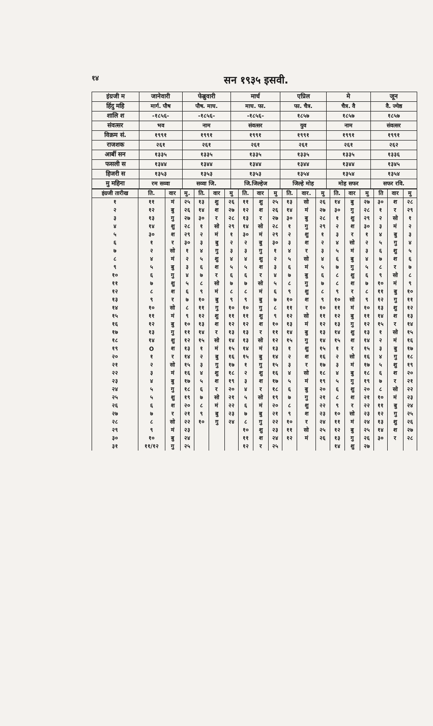१४ सन १९३५ इसवी.
| इंग्रजी म | जानेवारी | फेब्रुवारी | मार्च | एप्रिल | मे | जून |
| --- | --- | --- | --- | --- | --- | --- |
| हिंदु महि | मार्ग. पौष | पौष. माघ. | माघ. फा. | फा. चैत्र. | चैत्र. वै | वै. ज्येष्ठ |
| शालि श | -१८५६- | -१८५६- | -१८५६- | १८५७ | १८५७ | १८५७ |
| संवत्सर | भव | नाम | संवत्सर | युव | नाम | संवत्सर |
| विक्रम सं. | १९९१ | १९९१ | १९९१ | १९९१ | १९९१ | १९९१ |
| राजशक | २६१ | २६१ | २६१ | २६१ | २६१ | २६२ |
| आर्बी सन | १३३५ | १३३५ | १३३५ | १३३५ | १३३५ | १३३६ |
| फसली स | १३४४ | १३४४ | १३४४ | १३४४ | १३४४ | १३४५ |
| हिजरी स | १३५३ | १३५३ | १३५३ | १३५४ | १३५४ | १३५४ |
| मु महिना | रम सव्वा | सव्वा जि. | जि.जिल्हेज | जिल्हे मोह | मोह सफर | सफर रवि. |
| इंग्रजी तारीख | ति. | वार | मु. | ति. | वार | मु | ति. | वार | मु | ति. | वार. | मु | ति. | वार | मु | ति | वार | मु |
| --- | --- | --- | --- | --- | --- | --- | --- | --- | --- | --- | --- | --- | --- | --- | --- | --- | --- | --- |
| १ | ११ | मं | २५ | १३ | शु | २६ | ११ | शु | २५ | १३ | सो | २६ | १४ | बु | २७ | ३० | श | २८ |
| २ | १२ | बु | २६ | १४ | श | २७ | १२ | श | २६ | १४ | मं | २७ | ३० | गु | २८ | १ | र | २९ |
| ३ | १३ | गु | २७ | ३० | र | २८ | १३ | र | २७ | ३० | बु | २८ | १ | शु | २९ | २ | सो | १ |
| ४ | १४ | शु | २८ | १ | सो | २९ | १४ | सो | २८ | १ | गु | २९ | २ | श | ३० | ३ | मं | २ |
| ५ | ३० | श | २९ | २ | मं | १ | ३० | मं | २९ | २ | शु | १ | ३ | र | १ | ४ | बु | ३ |
| ६ | १ | र | ३० | ३ | बु | २ | २ | बु | ३० | ३ | श | २ | ४ | सो | २ | ५ | गु | ४ |
| ७ | २ | सो | १ | ४ | गु | ३ | ३ | गु | १ | ४ | र | ३ | ५ | मं | ३ | ६ | शु | ५ |
| ८ | ४ | मं | २ | ५ | शु | ४ | ४ | शु | २ | ५ | सो | ४ | ६ | बु | ४ | ७ | श | ६ |
| ९ | ५ | बु | ३ | ६ | श | ५ | ५ | श | ३ | ६ | मं | ५ | ७ | गु | ५ | ८ | र | ७ |
| १० | ६ | गु | ४ | ७ | र | ६ | ६ | र | ४ | ७ | बु | ६ | ८ | शु | ६ | ९ | सो | ८ |
| ११ | ७ | शु | ५ | ८ | सो | ७ | ७ | सो | ५ | ८ | गु | ७ | ८ | श | ७ | १० | मं | ९ |
| १२ | ८ | श | ६ | ९ | मं | ८ | ८ | मं | ६ | ९ | शु | ८ | ९ | र | ८ | ११ | बु | १० |
| १३ | ९ | र | ७ | १० | बु | ९ | ९ | बु | ७ | १० | श | ९ | १० | सो | ९ | १२ | गु | ११ |
| १४ | १० | सो | ८ | ११ | गु | १० | १० | गु | ८ | ११ | र | १० | ११ | मं | १० | १३ | शु | १२ |
| १५ | ११ | मं | ९ | १२ | शु | ११ | ११ | शु | ९ | १२ | सो | ११ | १२ | बु | ११ | १४ | श | १३ |
| १६ | १२ | बु | १० | १३ | श | १२ | १२ | श | १० | १३ | मं | १२ | १३ | गु | १२ | १५ | र | १४ |
| १७ | १३ | गु | ११ | १४ | र | १३ | १३ | र | ११ | १४ | बु | १३ | १४ | शु | १३ | १ | सो | १५ |
| १८ | १४ | शु | १२ | १५ | सो | १४ | १३ | सो | १२ | १५ | गु | १४ | १५ | श | १४ | २ | मं | १६ |
| १९ | O | श | १३ | १ | मं | १५ | १४ | मं | १३ | १ | शु | १५ | १ | र | १५ | ३ | बु | १७ |
| २० | १ | र | १४ | २ | बु | १६ | १५ | बु | १४ | २ | श | १६ | २ | सो | १६ | ४ | गु | १८ |
| २१ | २ | सो | १५ | ३ | गु | १७ | १ | गु | १५ | ३ | र | १७ | ३ | मं | १७ | ५ | शु | १९ |
| २२ | ३ | मं | १६ | ४ | शु | १८ | २ | शु | १६ | ४ | सो | १८ | ४ | बु | १८ | ६ | श | २० |
| २३ | ४ | बु | १७ | ५ | श | १९ | ३ | श | १७ | ५ | मं | १९ | ५ | गु | १९ | ७ | र | २१ |
| २४ | ५ | गु | १८ | ६ | र | २० | ४ | र | १८ | ६ | बु | २० | ६ | शु | २० | ८ | सो | २२ |
| २५ | ५ | शु | १९ | ७ | सो | २१ | ५ | सो | १९ | ७ | गु | २१ | ८ | श | २१ | १० | मं | २३ |
| २६ | ६ | श | २० | ८ | मं | २२ | ६ | मं | २० | ८ | शु | २२ | ९ | र | २२ | ११ | बु | २४ |
| २७ | ७ | र | २१ | ९ | बु | २३ | ७ | बु | २१ | ९ | श | २३ | १० | सो | २३ | १२ | गु | २५ |
| २८ | ८ | सो | २२ | १० | गु | २४ | ८ | गु | २२ | १० | र | २४ | ११ | मं | २४ | १३ | शु | २६ |
| २९ | ९ | मं | २३ | | | | १० | शु | २३ | ११ | सो | २५ | १२ | बु | २५ | १४ | श | २७ |
| ३० | १० | बु | २४ | | | | ११ | श | २४ | १२ | मं | २६ | १३ | गु | २६ | ३० | र | २८ |
| ३१ | ११/१२ | गु | २५ | | | | १२ | र | २५ | | | | १४ | शु | २७ | | | |